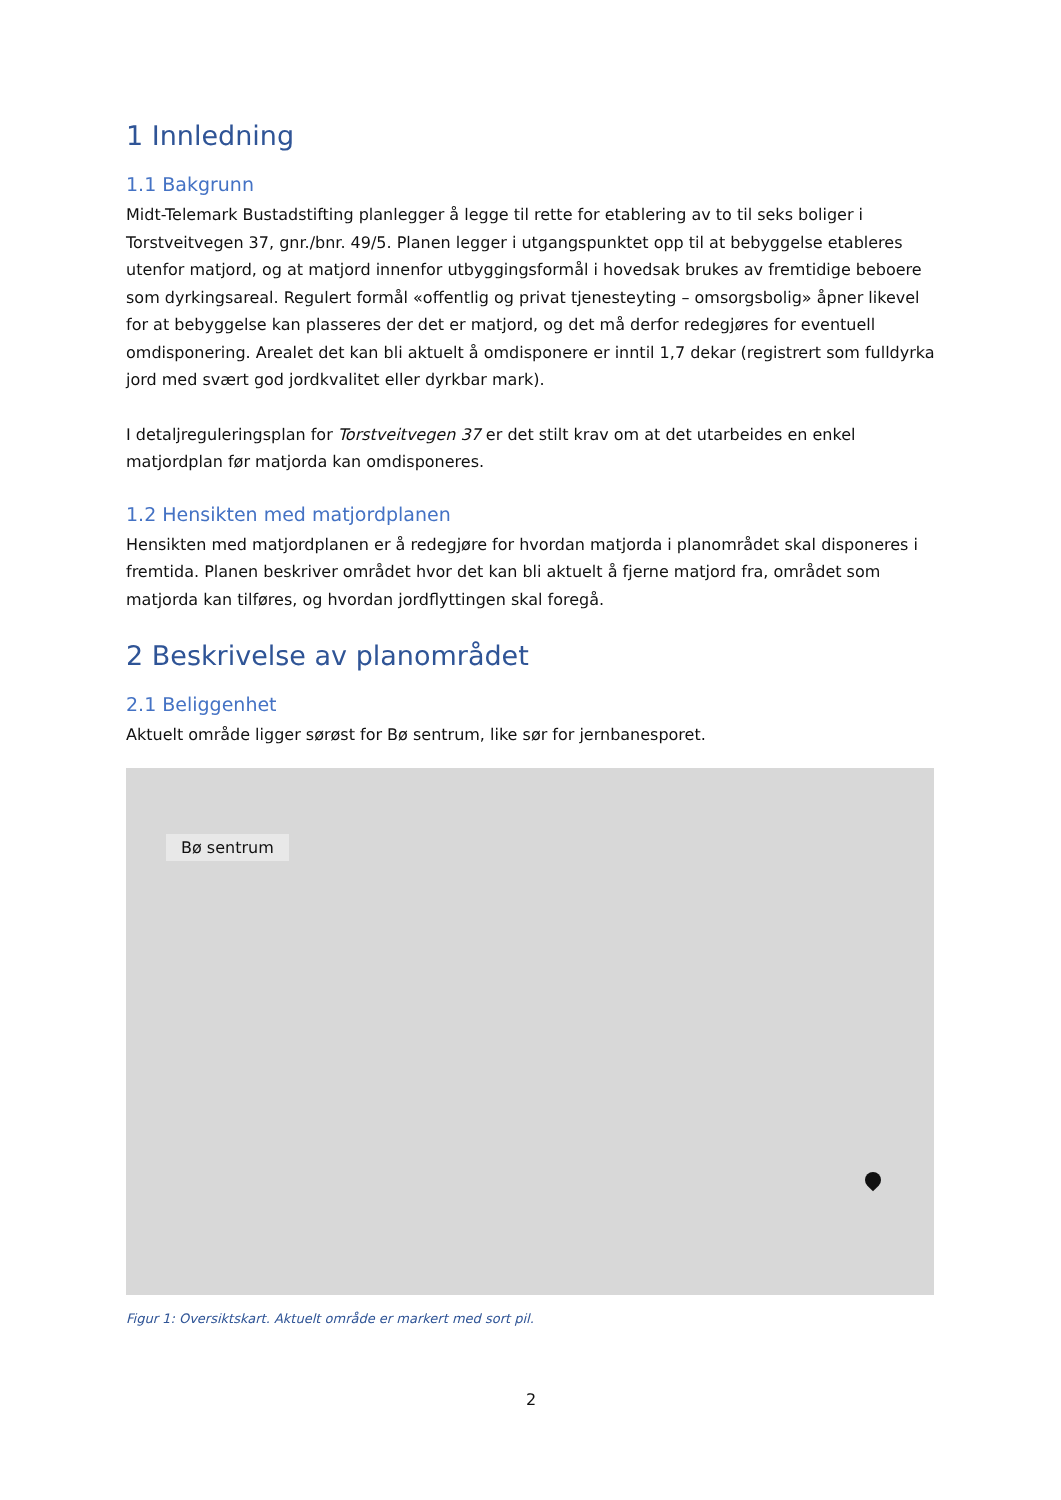1 Innledning
1.1 Bakgrunn
Midt-Telemark Bustadstifting planlegger å legge til rette for etablering av to til seks boliger i Torstveitvegen 37, gnr./bnr. 49/5. Planen legger i utgangspunktet opp til at bebyggelse etableres utenfor matjord, og at matjord innenfor utbyggingsformål i hovedsak brukes av fremtidige beboere som dyrkingsareal. Regulert formål «offentlig og privat tjenesteyting – omsorgsbolig» åpner likevel for at bebyggelse kan plasseres der det er matjord, og det må derfor redegjøres for eventuell omdisponering. Arealet det kan bli aktuelt å omdisponere er inntil 1,7 dekar (registrert som fulldyrka jord med svært god jordkvalitet eller dyrkbar mark).
I detaljreguleringsplan for Torstveitvegen 37 er det stilt krav om at det utarbeides en enkel matjordplan før matjorda kan omdisponeres.
1.2 Hensikten med matjordplanen
Hensikten med matjordplanen er å redegjøre for hvordan matjorda i planområdet skal disponeres i fremtida. Planen beskriver området hvor det kan bli aktuelt å fjerne matjord fra, området som matjorda kan tilføres, og hvordan jordflyttingen skal foregå.
2 Beskrivelse av planområdet
2.1 Beliggenhet
Aktuelt område ligger sørøst for Bø sentrum, like sør for jernbanesporet.
Bø sentrum
Figur 1: Oversiktskart. Aktuelt område er markert med sort pil.
2